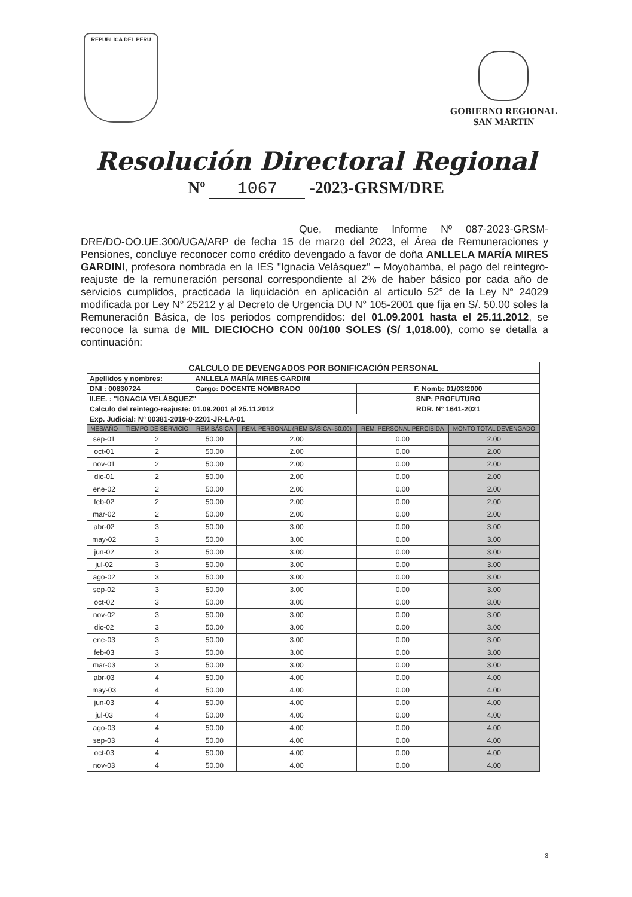REPUBLICA DEL PERU
GOBIERNO REGIONAL
SAN MARTIN
Resolución Directoral Regional
Nº 1067 -2023-GRSM/DRE
Que, mediante Informe Nº 087-2023-GRSM-DRE/DO-OO.UE.300/UGA/ARP de fecha 15 de marzo del 2023, el Área de Remuneraciones y Pensiones, concluye reconocer como crédito devengado a favor de doña ANLLELA MARÍA MIRES GARDINI, profesora nombrada en la IES "Ignacia Velásquez" – Moyobamba, el pago del reintegro-reajuste de la remuneración personal correspondiente al 2% de haber básico por cada año de servicios cumplidos, practicada la liquidación en aplicación al artículo 52° de la Ley N° 24029 modificada por Ley N° 25212 y al Decreto de Urgencia DU N° 105-2001 que fija en S/. 50.00 soles la Remuneración Básica, de los periodos comprendidos: del 01.09.2001 hasta el 25.11.2012, se reconoce la suma de MIL DIECIOCHO CON 00/100 SOLES (S/ 1,018.00), como se detalla a continuación:
| CALCULO DE DEVENGADOS POR BONIFICACIÓN PERSONAL | | | | | |
| Apellidos y nombres: | | ANLLELA MARÍA MIRES GARDINI | | | |
| DNI : 00830724 | | Cargo: DOCENTE NOMBRADO | | F. Nomb: 01/03/2000 | |
| II.EE. : "IGNACIA VELÁSQUEZ" | | | | SNP: PROFUTURO | |
| Calculo del reintego-reajuste: 01.09.2001 al 25.11.2012 | | | | RDR. N° 1641-2021 | |
| Exp. Judicial: Nº 00381-2019-0-2201-JR-LA-01 | | | | | |
| MES/AÑO | TIEMPO DE SERVICIO | REM BÁSICA | REM. PERSONAL (REM BÁSICA=50.00) | REM. PERSONAL PERCIBIDA | MONTO TOTAL DEVENGADO |
| sep-01 | 2 | 50.00 | 2.00 | 0.00 | 2.00 |
| oct-01 | 2 | 50.00 | 2.00 | 0.00 | 2.00 |
| nov-01 | 2 | 50.00 | 2.00 | 0.00 | 2.00 |
| dic-01 | 2 | 50.00 | 2.00 | 0.00 | 2.00 |
| ene-02 | 2 | 50.00 | 2.00 | 0.00 | 2.00 |
| feb-02 | 2 | 50.00 | 2.00 | 0.00 | 2.00 |
| mar-02 | 2 | 50.00 | 2.00 | 0.00 | 2.00 |
| abr-02 | 3 | 50.00 | 3.00 | 0.00 | 3.00 |
| may-02 | 3 | 50.00 | 3.00 | 0.00 | 3.00 |
| jun-02 | 3 | 50.00 | 3.00 | 0.00 | 3.00 |
| jul-02 | 3 | 50.00 | 3.00 | 0.00 | 3.00 |
| ago-02 | 3 | 50.00 | 3.00 | 0.00 | 3.00 |
| sep-02 | 3 | 50.00 | 3.00 | 0.00 | 3.00 |
| oct-02 | 3 | 50.00 | 3.00 | 0.00 | 3.00 |
| nov-02 | 3 | 50.00 | 3.00 | 0.00 | 3.00 |
| dic-02 | 3 | 50.00 | 3.00 | 0.00 | 3.00 |
| ene-03 | 3 | 50.00 | 3.00 | 0.00 | 3.00 |
| feb-03 | 3 | 50.00 | 3.00 | 0.00 | 3.00 |
| mar-03 | 3 | 50.00 | 3.00 | 0.00 | 3.00 |
| abr-03 | 4 | 50.00 | 4.00 | 0.00 | 4.00 |
| may-03 | 4 | 50.00 | 4.00 | 0.00 | 4.00 |
| jun-03 | 4 | 50.00 | 4.00 | 0.00 | 4.00 |
| jul-03 | 4 | 50.00 | 4.00 | 0.00 | 4.00 |
| ago-03 | 4 | 50.00 | 4.00 | 0.00 | 4.00 |
| sep-03 | 4 | 50.00 | 4.00 | 0.00 | 4.00 |
| oct-03 | 4 | 50.00 | 4.00 | 0.00 | 4.00 |
| nov-03 | 4 | 50.00 | 4.00 | 0.00 | 4.00 |
3